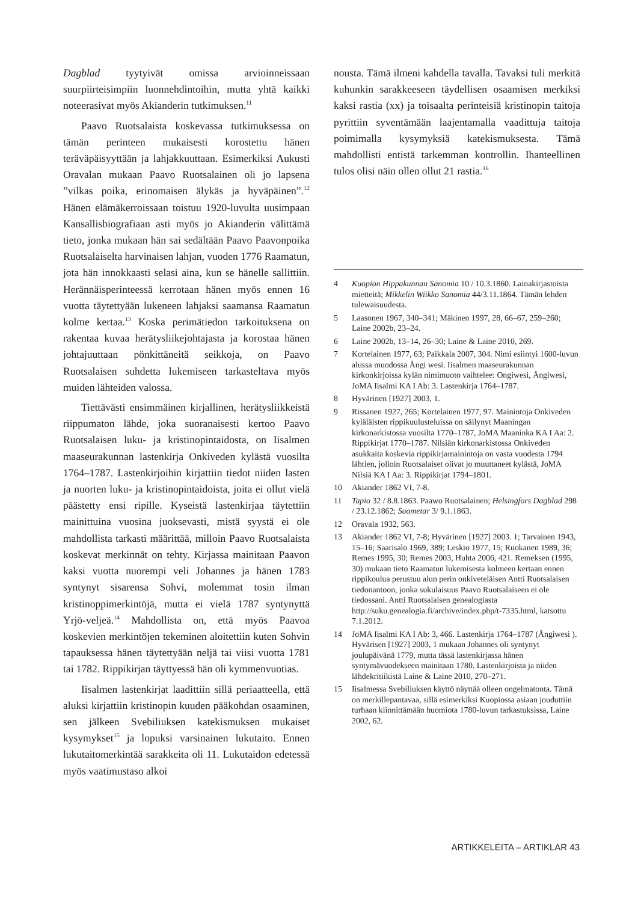Dagblad tyytyivät omissa arvioinneissaan suurpiirteisimpiin luonnehdintoihin, mutta yhtä kaikki noteerasivat myös Akianderin tutkimuksen.<sup>11</sup>
Paavo Ruotsalaista koskevassa tutkimuksessa on tämän perinteen mukaisesti korostettu hänen teräväpäisyyttään ja lahjakkuuttaan. Esimerkiksi Aukusti Oravalan mukaan Paavo Ruotsalainen oli jo lapsena ”vilkas poika, erinomaisen älykäs ja hyväpäinen”.<sup>12</sup> Hänen elämäkerroissaan toistuu 1920-luvulta uusimpaan Kansallisbiografiaan asti myös jo Akianderin välittämä tieto, jonka mukaan hän sai sedältään Paavo Paavonpoika Ruotsalaiselta harvinaisen lahjan, vuoden 1776 Raamatun, jota hän innokkaasti selasi aina, kun se hänelle sallittiin. Herännäisperinteessä kerrotaan hänen myös ennen 16 vuotta täytettyään lukeneen lahjaksi saamansa Raamatun kolme kertaa.<sup>13</sup> Koska perimätiedon tarkoituksena on rakentaa kuvaa herätysliikejohtajasta ja korostaa hänen johtajuuttaan pönkittäneitä seikkoja, on Paavo Ruotsalaisen suhdetta lukemiseen tarkasteltava myös muiden lähteiden valossa.
Tiettävästi ensimmäinen kirjallinen, herätysliikkeistä riippumaton lähde, joka suoranaisesti kertoo Paavo Ruotsalaisen luku- ja kristinopintaidosta, on Iisalmen maaseurakunnan lastenkirja Onkiveden kylästä vuosilta 1764–1787. Lastenkirjoihin kirjattiin tiedot niiden lasten ja nuorten luku- ja kristinopintaidoista, joita ei ollut vielä päästetty ensi ripille. Kyseistä lastenkirjaa täytettiin mainittuina vuosina juoksevasti, mistä syystä ei ole mahdollista tarkasti määrittää, milloin Paavo Ruotsalaista koskevat merkinnät on tehty. Kirjassa mainitaan Paavon kaksi vuotta nuorempi veli Johannes ja hänen 1783 syntynyt sisarensa Sohvi, molemmat tosin ilman kristinoppimerkintöjä, mutta ei vielä 1787 syntynyttä Yrjö-veljeä.<sup>14</sup> Mahdollista on, että myös Paavoa koskevien merkintöjen tekeminen aloitettiin kuten Sohvin tapauksessa hänen täytettyään neljä tai viisi vuotta 1781 tai 1782. Rippikirjan täyttyessä hän oli kymmenvuotias.
Iisalmen lastenkirjat laadittiin sillä periaatteella, että aluksi kirjattiin kristinopin kuuden pääkohdan osaaminen, sen jälkeen Svebiliuksen katekismuksen mukaiset kysymykset<sup>15</sup> ja lopuksi varsinainen lukutaito. Ennen lukutaitomerkintää sarakkeita oli 11. Lukutaidon edetessä myös vaatimustaso alkoi
nousta. Tämä ilmeni kahdella tavalla. Tavaksi tuli merkitä kuhunkin sarakkeeseen täydellisen osaamisen merkiksi kaksi rastia (xx) ja toisaalta perinteisiä kristinopin taitoja pyrittiin syventämään laajentamalla vaadittuja taitoja poimimalla kysymyksiä katekismuksesta. Tämä mahdollisti entistä tarkemman kontrollin. Ihanteellinen tulos olisi näin ollen ollut 21 rastia.<sup>16</sup>
4 Kuopion Hippakunnan Sanomia 10 / 10.3.1860. Lainakirjastoista mietteitä; Mikkelin Wiikko Sanomia 44/3.11.1864. Tämän lehden tulewaisuudesta.
5 Laasonen 1967, 340–341; Mäkinen 1997, 28, 66–67, 259–260; Laine 2002b, 23–24.
6 Laine 2002b, 13–14, 26–30; Laine & Laine 2010, 269.
7 Kortelainen 1977, 63; Paikkala 2007, 304. Nimi esiintyi 1600-luvun alussa muodossa Ångi wesi. Iisalmen maaseurakunnan kirkonkirjoissa kylän nimimuoto vaihtelee: Ongiwesi, Ångiwesi, JoMA Iisalmi KA I Ab: 3. Lastenkirja 1764–1787.
8 Hyvärinen [1927] 2003, 1.
9 Rissanen 1927, 265; Kortelainen 1977, 97. Mainintoja Onkiveden kyläläisten rippikuulusteluissa on säilynyt Maaningan kirkonarkistossa vuosilta 1770–1787, JoMA Maaninka KA I Aa: 2. Rippikirjat 1770–1787. Nilsiän kirkonarkistossa Onkiveden asukkaita koskevia rippikirjamainintoja on vasta vuodesta 1794 lähtien, jolloin Ruotsalaiset olivat jo muuttaneet kylästä, JoMA Nilsiä KA I Aa: 3. Rippikirjat 1794–1801.
10 Akiander 1862 VI, 7-8.
11 Tapio 32 / 8.8.1863. Paawo Ruotsalainen; Helsingfors Dagblad 298 / 23.12.1862; Suometar 3/ 9.1.1863.
12 Oravala 1932, 563.
13 Akiander 1862 VI, 7-8; Hyvärinen [1927] 2003. 1; Tarvainen 1943, 15–16; Saarisalo 1969, 389; Leskio 1977, 15; Ruokanen 1989, 36; Remes 1995, 30; Remes 2003, Huhta 2006, 421. Remeksen (1995, 30) mukaan tieto Raamatun lukemisesta kolmeen kertaan ennen rippikoulua perustuu alun perin onkiveteläisen Antti Ruotsalaisen tiedonantoon, jonka sukulaisuus Paavo Ruotsalaiseen ei ole tiedossani. Antti Ruotsalaisen genealogiasta http://suku.genealogia.fi/archive/index.php/t-7335.html, katsottu 7.1.2012.
14 JoMA Iisalmi KA I Ab: 3, 466. Lastenkirja 1764–1787 (Ångiwesi ). Hyvärisen [1927] 2003, 1 mukaan Johannes oli syntynyt joulupäivänä 1779, mutta tässä lastenkirjassa hänen syntymävuodekseen mainitaan 1780. Lastenkirjoista ja niiden lähdekritiikistä Laine & Laine 2010, 270–271.
15 Iisalmessa Svebiliuksen käyttö näyttää olleen ongelmatonta. Tämä on merkillepantavaa, sillä esimerkiksi Kuopiossa asiaan jouduttiin turhaan kiinnittämään huomiota 1780-luvun tarkastuksissa, Laine 2002, 62.
ARTIKKELEITA – ARTIKLAR 43